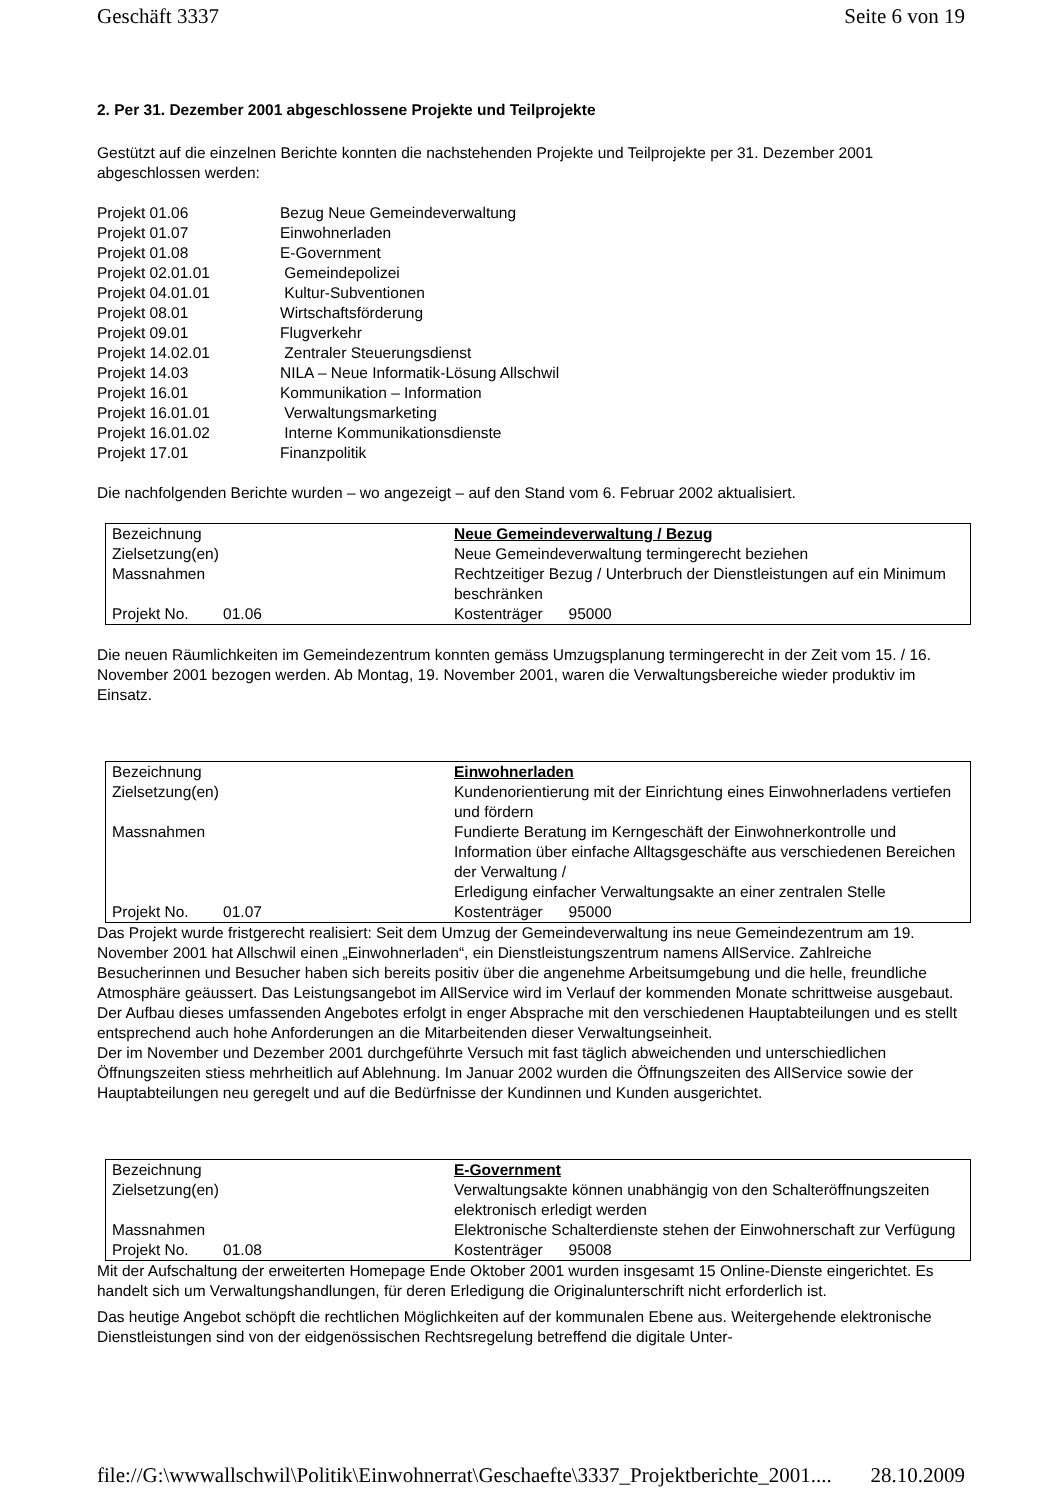Geschäft 3337 Seite 6 von 19
2. Per 31. Dezember 2001 abgeschlossene Projekte und Teilprojekte
Gestützt auf die einzelnen Berichte konnten die nachstehenden Projekte und Teilprojekte per 31. Dezember 2001 abgeschlossen werden:
Projekt 01.06 Bezug Neue Gemeindeverwaltung
Projekt 01.07 Einwohnerladen
Projekt 01.08 E-Government
Projekt 02.01.01 Gemeindepolizei
Projekt 04.01.01 Kultur-Subventionen
Projekt 08.01 Wirtschaftsförderung
Projekt 09.01 Flugverkehr
Projekt 14.02.01 Zentraler Steuerungsdienst
Projekt 14.03 NILA – Neue Informatik-Lösung Allschwil
Projekt 16.01 Kommunikation – Information
Projekt 16.01.01 Verwaltungsmarketing
Projekt 16.01.02 Interne Kommunikationsdienste
Projekt 17.01 Finanzpolitik
Die nachfolgenden Berichte wurden – wo angezeigt – auf den Stand vom 6. Februar 2002 aktualisiert.
| Bezeichnung | Neue Gemeindeverwaltung / Bezug |
| Zielsetzung(en) | Neue Gemeindeverwaltung termingerecht beziehen |
| Massnahmen | Rechtzeitiger Bezug / Unterbruch der Dienstleistungen auf ein Minimum beschränken |
| Projekt No. 01.06 | Kostenträger 95000 |
Die neuen Räumlichkeiten im Gemeindezentrum konnten gemäss Umzugsplanung termingerecht in der Zeit vom 15. / 16. November 2001 bezogen werden. Ab Montag, 19. November 2001, waren die Verwaltungsbereiche wieder produktiv im Einsatz.
| Bezeichnung | Einwohnerladen |
| Zielsetzung(en) | Kundenorientierung mit der Einrichtung eines Einwohnerladens vertiefen und fördern |
| Massnahmen | Fundierte Beratung im Kerngeschäft der Einwohnerkontrolle und Information über einfache Alltagsgeschäfte aus verschiedenen Bereichen der Verwaltung / Erledigung einfacher Verwaltungsakte an einer zentralen Stelle |
| Projekt No. 01.07 | Kostenträger 95000 |
Das Projekt wurde fristgerecht realisiert: Seit dem Umzug der Gemeindeverwaltung ins neue Gemeindezentrum am 19. November 2001 hat Allschwil einen „Einwohnerladen“, ein Dienstleistungszentrum namens AllService. Zahlreiche Besucherinnen und Besucher haben sich bereits positiv über die angenehme Arbeitsumgebung und die helle, freundliche Atmosphäre geäussert. Das Leistungsangebot im AllService wird im Verlauf der kommenden Monate schrittweise ausgebaut. Der Aufbau dieses umfassenden Angebotes erfolgt in enger Absprache mit den verschiedenen Hauptabteilungen und es stellt entsprechend auch hohe Anforderungen an die Mitarbeitenden dieser Verwaltungseinheit.
Der im November und Dezember 2001 durchgeführte Versuch mit fast täglich abweichenden und unterschiedlichen Öffnungszeiten stiess mehrheitlich auf Ablehnung. Im Januar 2002 wurden die Öffnungszeiten des AllService sowie der Hauptabteilungen neu geregelt und auf die Bedürfnisse der Kundinnen und Kunden ausgerichtet.
| Bezeichnung | E-Government |
| Zielsetzung(en) | Verwaltungsakte können unabhängig von den Schalteröffnungszeiten elektronisch erledigt werden |
| Massnahmen | Elektronische Schalterdienste stehen der Einwohnerschaft zur Verfügung |
| Projekt No. 01.08 | Kostenträger 95008 |
Mit der Aufschaltung der erweiterten Homepage Ende Oktober 2001 wurden insgesamt 15 Online-Dienste eingerichtet. Es handelt sich um Verwaltungshandlungen, für deren Erledigung die Originalunterschrift nicht erforderlich ist.
Das heutige Angebot schöpft die rechtlichen Möglichkeiten auf der kommunalen Ebene aus. Weitergehende elektronische Dienstleistungen sind von der eidgenössischen Rechtsregelung betreffend die digitale Unter-
file://G:\wwwallschwil\Politik\Einwohnerrat\Geschaefte\3337_Projektberichte_2001.... 28.10.2009